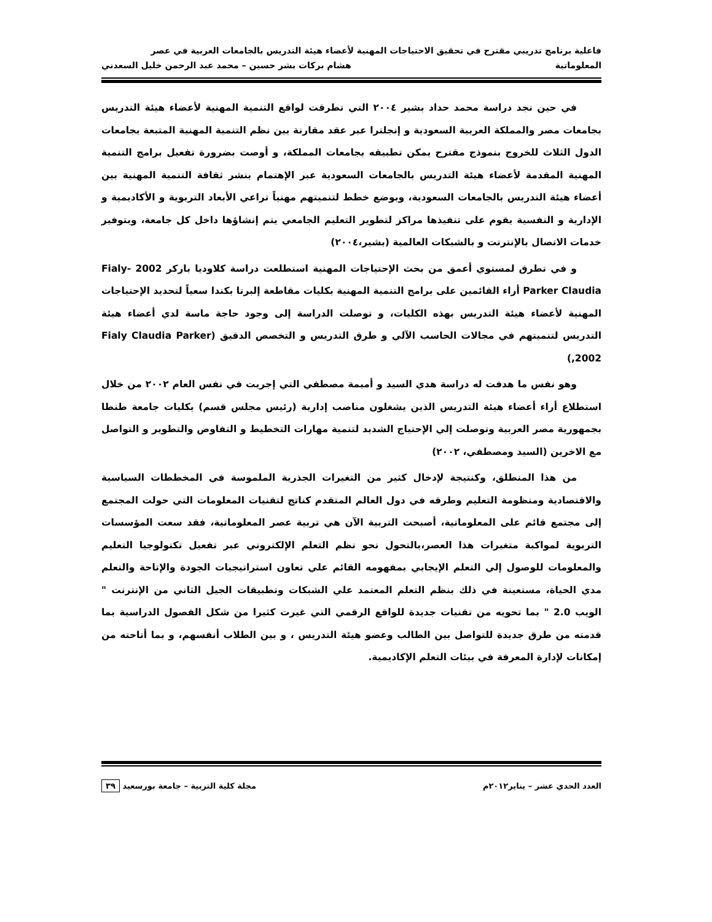فاعلية برنامج تدريبي مقترح في تحقيق الاحتياجات المهنية لأعضاء هيئة التدريس بالجامعات العربية في عصر
المعلوماتية هشام بركات بشر حسين – محمد عبد الرحمن خليل السعدني
في حين نجد دراسة محمد حداد بشير ٢٠٠٤ التي تطرقت لواقع التنمية المهنية لأعضاء هيئة التدريس بجامعات مصر والمملكة العربية السعودية و إنجلترا عبر عقد مقارنة بين نظم التنمية المهنية المتبعة بجامعات الدول الثلاث للخروج بنموذج مقترح يمكن تطبيقه بجامعات المملكة، و أوصت بضرورة تفعيل برامج التنمية المهنية المقدمة لأعضاء هيئة التدريس بالجامعات السعودية عبر الإهتمام بنشر ثقافة التنمية المهنية بين أعضاء هيئة التدريس بالجامعات السعودية، وبوضع خطط لتنميتهم مهنياً تراعي الأبعاد التربوية و الأكاديمية و الإدارية و النفسية يقوم على تنفيذها مراكز لتطوير التعليم الجامعي يتم إنشاؤها داخل كل جامعة، وبتوفير خدمات الاتصال بالإنترنت و بالشبكات العالمية (بشير،٢٠٠٤)
و في تطرق لمستوي أعمق من بحث الإحتياجات المهنية استطلعت دراسة كلاوديا باركر 2002 Fialy-Parker Claudia أراء القائمين على برامج التنمية المهنية بكليات مقاطعة إلبرتا بكندا سعياً لتحديد الإحتياجات المهنية لأعضاء هيئة التدريس بهذه الكليات، و توصلت الدراسة إلى وجود حاجة ماسة لدي أعضاء هيئة التدريس لتنميتهم في مجالات الحاسب الآلي و طرق التدريس و التخصص الدقيق (Fialy Claudia Parker ,2002)
وهو نفس ما هدفت له دراسة هدي السيد و أميمة مصطفي التي إجريت في نفس العام ٢٠٠٢ من خلال استطلاع أراء أعضاء هيئة التدريس الذين يشغلون مناصب إدارية (رئيس مجلس قسم) بكليات جامعة طنطا بجمهورية مصر العربية وتوصلت إلي الإحتياج الشديد لتنمية مهارات التخطيط و التفاوض والتطوير و التواصل مع الاخرين (السيد ومصطفي، ٢٠٠٢)
من هذا المنطلق، وكنتيجة لإدخال كثير من التغيرات الجذرية الملموسة في المخططات السياسية والاقتصادية ومنظومة التعليم وطرقه في دول العالم المتقدم كناتج لتقنيات المعلومات التي حولت المجتمع إلى مجتمع قائم على المعلوماتية، أصبحت التربية الآن هي تربية عصر المعلوماتية، فقد سعت المؤسسات التربوية لمواكبة متغيرات هذا العصر،بالتحول نحو نظم التعلم الإلكتروني عبر تفعيل تكنولوجيا التعليم والمعلومات للوصول إلي التعلم الإيجابي بمفهومه القائم علي تعاون استراتيجيات الجودة والإتاحة والتعلم مدي الحياة، مستعينة في ذلك بنظم التعلم المعتمد علي الشبكات وتطبيقات الجيل الثاني من الإنترنت " الويب 2.0 " بما تحويه من تقنيات جديدة للواقع الرقمي التي غيرت كثيرا من شكل الفصول الدراسية بما قدمته من طرق جديدة للتواصل بين الطالب وعضو هيئة التدريس ، و بين الطلاب أنفسهم، و بما أتاحته من إمكانات لإدارة المعرفة في بيئات التعلم الإكاديمية.
العدد الحدي عشر – يناير٢٠١٢م مجلة كلية التربية – جامعة بورسعيد ٣٩